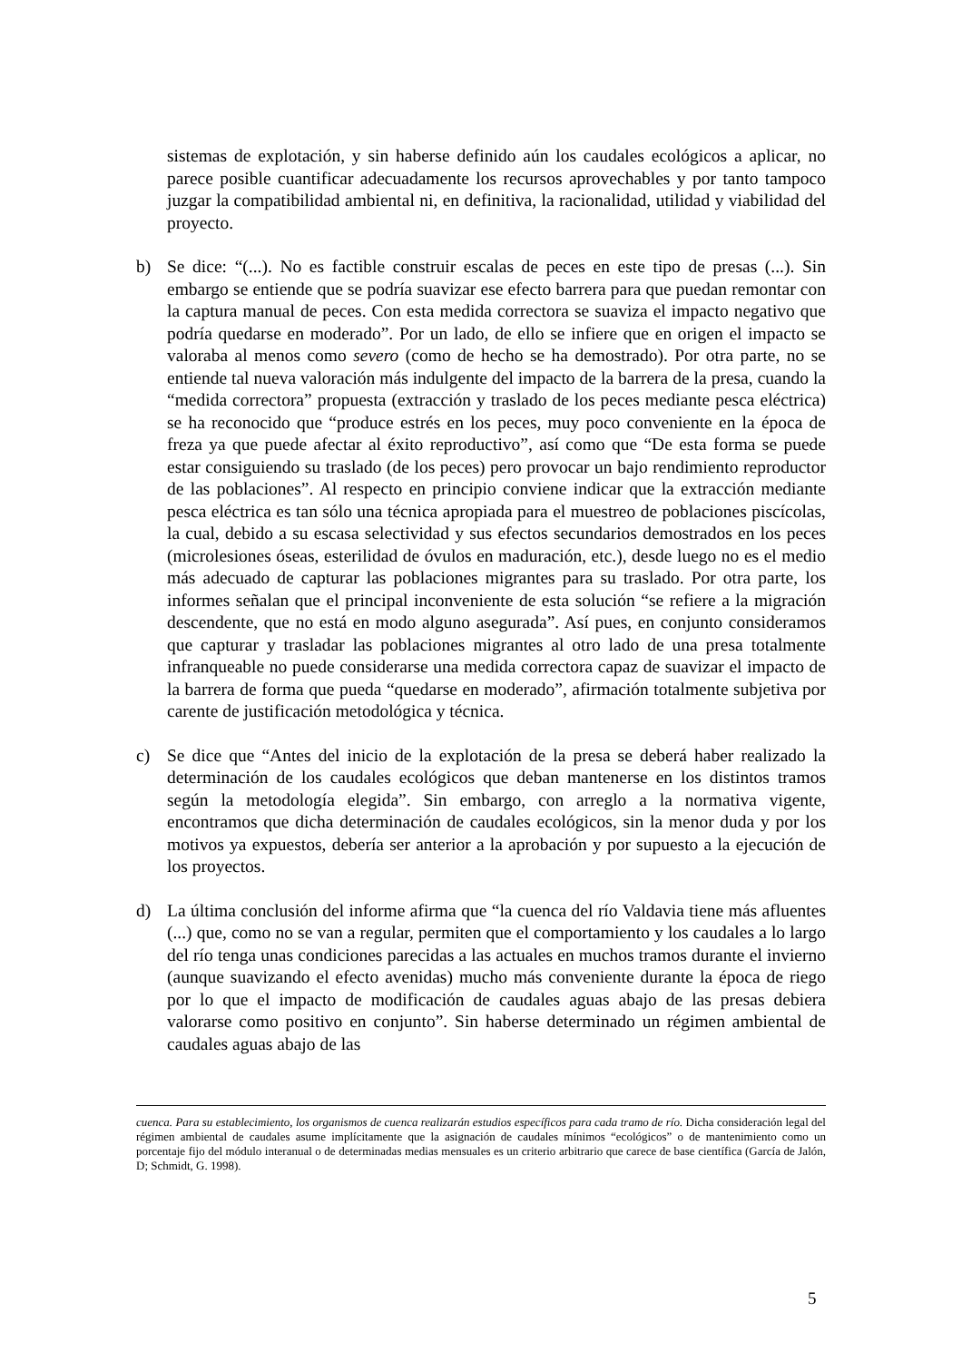sistemas de explotación, y sin haberse definido aún los caudales ecológicos a aplicar, no parece posible cuantificar adecuadamente los recursos aprovechables y por tanto tampoco juzgar la compatibilidad ambiental ni, en definitiva, la racionalidad, utilidad y viabilidad del proyecto.
b) Se dice: “(...). No es factible construir escalas de peces en este tipo de presas (...). Sin embargo se entiende que se podría suavizar ese efecto barrera para que puedan remontar con la captura manual de peces. Con esta medida correctora se suaviza el impacto negativo que podría quedarse en moderado”. Por un lado, de ello se infiere que en origen el impacto se valoraba al menos como severo (como de hecho se ha demostrado). Por otra parte, no se entiende tal nueva valoración más indulgente del impacto de la barrera de la presa, cuando la “medida correctora” propuesta (extracción y traslado de los peces mediante pesca eléctrica) se ha reconocido que “produce estrés en los peces, muy poco conveniente en la época de freza ya que puede afectar al éxito reproductivo”, así como que “De esta forma se puede estar consiguiendo su traslado (de los peces) pero provocar un bajo rendimiento reproductor de las poblaciones”. Al respecto en principio conviene indicar que la extracción mediante pesca eléctrica es tan sólo una técnica apropiada para el muestreo de poblaciones piscícolas, la cual, debido a su escasa selectividad y sus efectos secundarios demostrados en los peces (microlesiones óseas, esterilidad de óvulos en maduración, etc.), desde luego no es el medio más adecuado de capturar las poblaciones migrantes para su traslado. Por otra parte, los informes señalan que el principal inconveniente de esta solución “se refiere a la migración descendente, que no está en modo alguno asegurada”. Así pues, en conjunto consideramos que capturar y trasladar las poblaciones migrantes al otro lado de una presa totalmente infranqueable no puede considerarse una medida correctora capaz de suavizar el impacto de la barrera de forma que pueda “quedarse en moderado”, afirmación totalmente subjetiva por carente de justificación metodológica y técnica.
c) Se dice que “Antes del inicio de la explotación de la presa se deberá haber realizado la determinación de los caudales ecológicos que deban mantenerse en los distintos tramos según la metodología elegida”. Sin embargo, con arreglo a la normativa vigente, encontramos que dicha determinación de caudales ecológicos, sin la menor duda y por los motivos ya expuestos, debería ser anterior a la aprobación y por supuesto a la ejecución de los proyectos.
d) La última conclusión del informe afirma que “la cuenca del río Valdavia tiene más afluentes (...) que, como no se van a regular, permiten que el comportamiento y los caudales a lo largo del río tenga unas condiciones parecidas a las actuales en muchos tramos durante el invierno (aunque suavizando el efecto avenidas) mucho más conveniente durante la época de riego por lo que el impacto de modificación de caudales aguas abajo de las presas debiera valorarse como positivo en conjunto”. Sin haberse determinado un régimen ambiental de caudales aguas abajo de las
cuenca. Para su establecimiento, los organismos de cuenca realizarán estudios específicos para cada tramo de río. Dicha consideración legal del régimen ambiental de caudales asume implícitamente que la asignación de caudales mínimos “ecológicos” o de mantenimiento como un porcentaje fijo del módulo interanual o de determinadas medias mensuales es un criterio arbitrario que carece de base científica (García de Jalón, D; Schmidt, G. 1998).
5